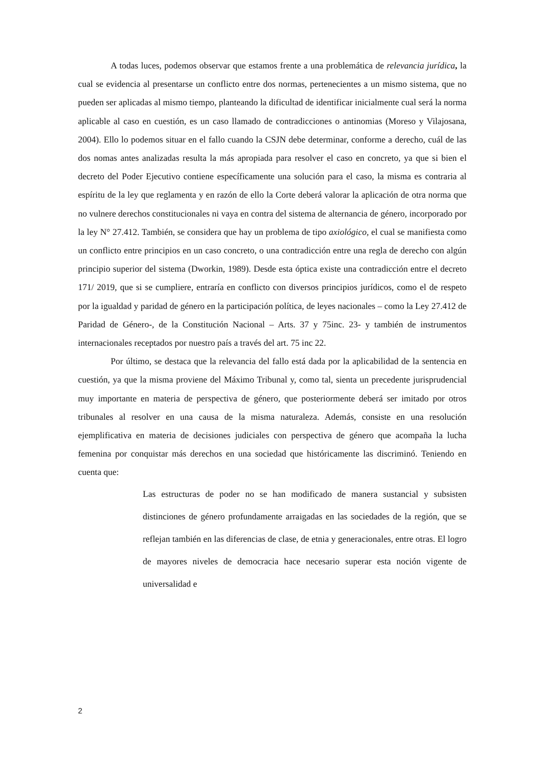A todas luces, podemos observar que estamos frente a una problemática de relevancia jurídica, la cual se evidencia al presentarse un conflicto entre dos normas, pertenecientes a un mismo sistema, que no pueden ser aplicadas al mismo tiempo, planteando la dificultad de identificar inicialmente cual será la norma aplicable al caso en cuestión, es un caso llamado de contradicciones o antinomias (Moreso y Vilajosana, 2004). Ello lo podemos situar en el fallo cuando la CSJN debe determinar, conforme a derecho, cuál de las dos nomas antes analizadas resulta la más apropiada para resolver el caso en concreto, ya que si bien el decreto del Poder Ejecutivo contiene específicamente una solución para el caso, la misma es contraria al espíritu de la ley que reglamenta y en razón de ello la Corte deberá valorar la aplicación de otra norma que no vulnere derechos constitucionales ni vaya en contra del sistema de alternancia de género, incorporado por la ley N° 27.412. También, se considera que hay un problema de tipo axiológico, el cual se manifiesta como un conflicto entre principios en un caso concreto, o una contradicción entre una regla de derecho con algún principio superior del sistema (Dworkin, 1989). Desde esta óptica existe una contradicción entre el decreto 171/ 2019, que si se cumpliere, entraría en conflicto con diversos principios jurídicos, como el de respeto por la igualdad y paridad de género en la participación política, de leyes nacionales – como la Ley 27.412 de Paridad de Género-, de la Constitución Nacional – Arts. 37 y 75inc. 23- y también de instrumentos internacionales receptados por nuestro país a través del art. 75 inc 22.
Por último, se destaca que la relevancia del fallo está dada por la aplicabilidad de la sentencia en cuestión, ya que la misma proviene del Máximo Tribunal y, como tal, sienta un precedente jurisprudencial muy importante en materia de perspectiva de género, que posteriormente deberá ser imitado por otros tribunales al resolver en una causa de la misma naturaleza. Además, consiste en una resolución ejemplificativa en materia de decisiones judiciales con perspectiva de género que acompaña la lucha femenina por conquistar más derechos en una sociedad que históricamente las discriminó. Teniendo en cuenta que:
Las estructuras de poder no se han modificado de manera sustancial y subsisten distinciones de género profundamente arraigadas en las sociedades de la región, que se reflejan también en las diferencias de clase, de etnia y generacionales, entre otras. El logro de mayores niveles de democracia hace necesario superar esta noción vigente de universalidad e
2